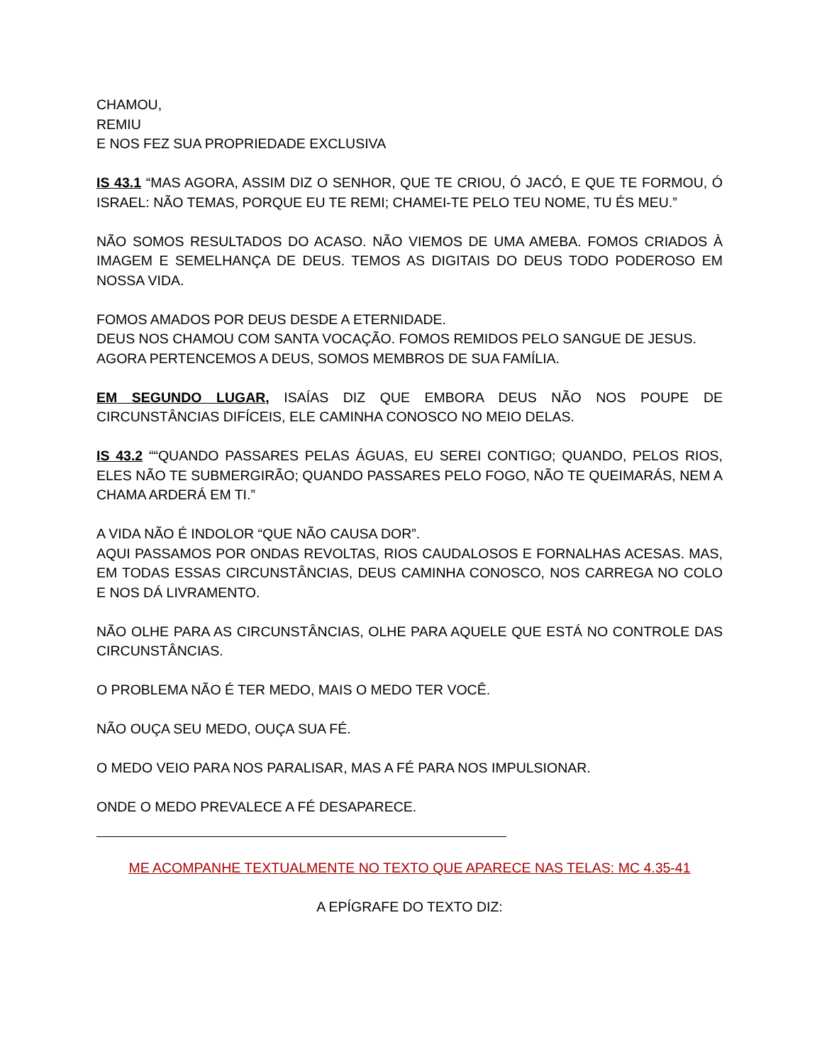CHAMOU,
REMIU
E NOS FEZ SUA PROPRIEDADE EXCLUSIVA
IS 43.1 “MAS AGORA, ASSIM DIZ O SENHOR, QUE TE CRIOU, Ó JACÓ, E QUE TE FORMOU, Ó ISRAEL: NÃO TEMAS, PORQUE EU TE REMI; CHAMEI-TE PELO TEU NOME, TU ÉS MEU.”
NÃO SOMOS RESULTADOS DO ACASO. NÃO VIEMOS DE UMA AMEBA. FOMOS CRIADOS À IMAGEM E SEMELHANÇA DE DEUS. TEMOS AS DIGITAIS DO DEUS TODO PODEROSO EM NOSSA VIDA.
FOMOS AMADOS POR DEUS DESDE A ETERNIDADE.
DEUS NOS CHAMOU COM SANTA VOCAÇÃO. FOMOS REMIDOS PELO SANGUE DE JESUS.
AGORA PERTENCEMOS A DEUS, SOMOS MEMBROS DE SUA FAMÍLIA.
EM SEGUNDO LUGAR, ISAÍAS DIZ QUE EMBORA DEUS NÃO NOS POUPE DE CIRCUNSTÂNCIAS DIFÍCEIS, ELE CAMINHA CONOSCO NO MEIO DELAS.
IS 43.2 ““QUANDO PASSARES PELAS ÁGUAS, EU SEREI CONTIGO; QUANDO, PELOS RIOS, ELES NÃO TE SUBMERGIRÃO; QUANDO PASSARES PELO FOGO, NÃO TE QUEIMARÁS, NEM A CHAMA ARDERÁ EM TI.”
A VIDA NÃO É INDOLOR “QUE NÃO CAUSA DOR”.
AQUI PASSAMOS POR ONDAS REVOLTAS, RIOS CAUDALOSOS E FORNALHAS ACESAS. MAS, EM TODAS ESSAS CIRCUNSTÂNCIAS, DEUS CAMINHA CONOSCO, NOS CARREGA NO COLO E NOS DÁ LIVRAMENTO.
NÃO OLHE PARA AS CIRCUNSTÂNCIAS, OLHE PARA AQUELE QUE ESTÁ NO CONTROLE DAS CIRCUNSTÂNCIAS.
O PROBLEMA NÃO É TER MEDO, MAIS O MEDO TER VOCÊ.
NÃO OUÇA SEU MEDO, OUÇA SUA FÉ.
O MEDO VEIO PARA NOS PARALISAR, MAS A FÉ PARA NOS IMPULSIONAR.
ONDE O MEDO PREVALECE A FÉ DESAPARECE.
ME ACOMPANHE TEXTUALMENTE NO TEXTO QUE APARECE NAS TELAS: MC 4.35-41
A EPÍGRAFE DO TEXTO DIZ: